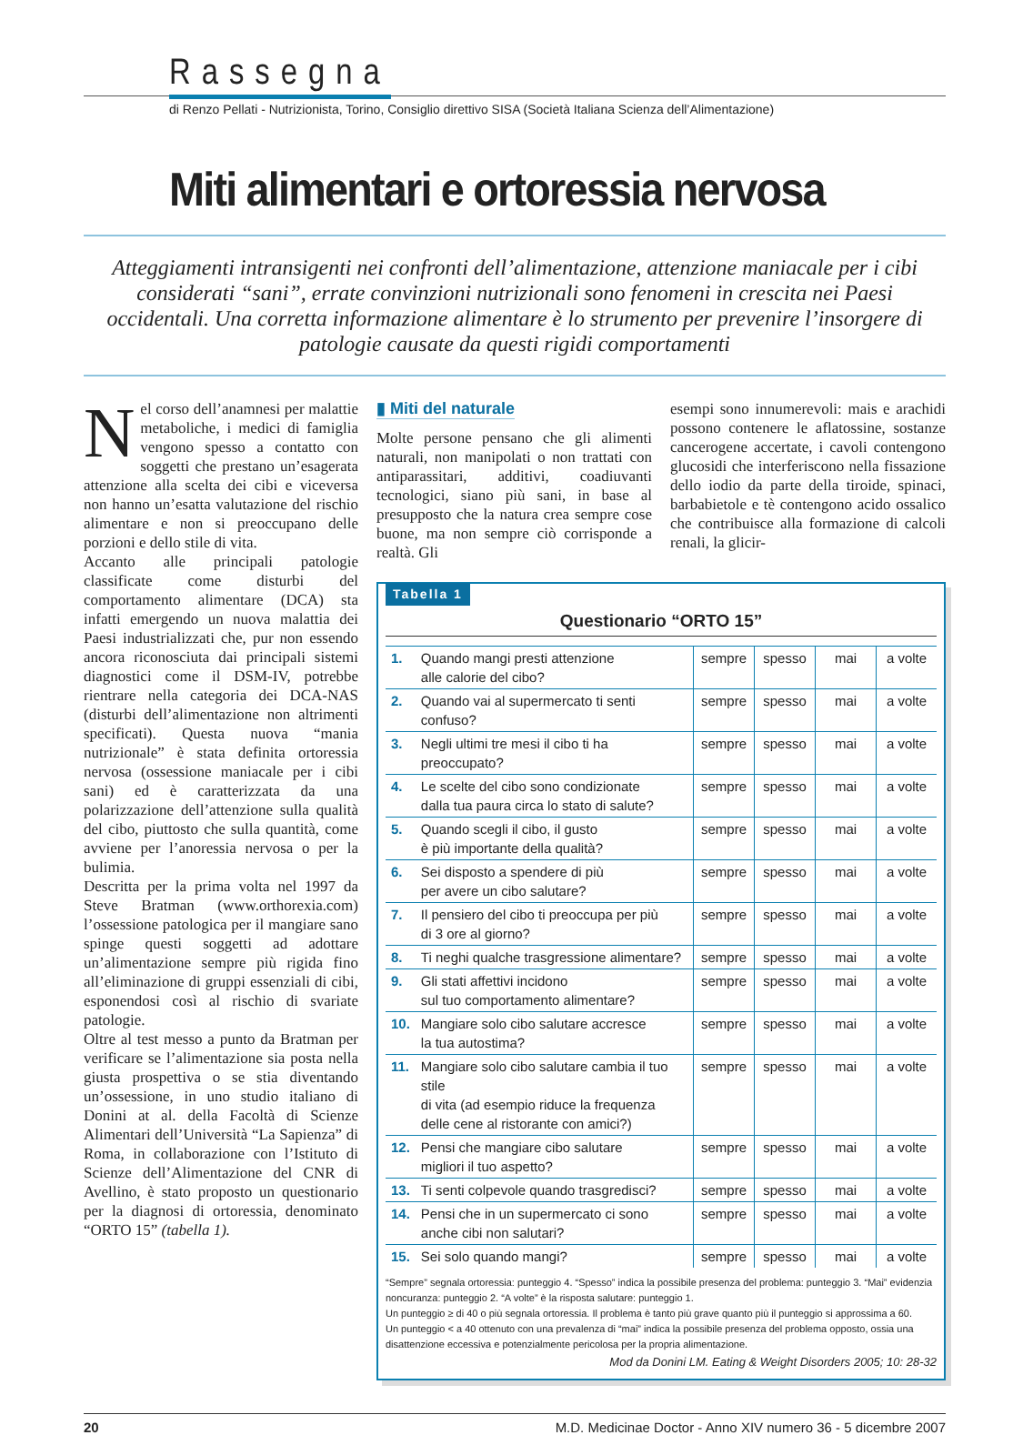Rassegna
di Renzo Pellati - Nutrizionista, Torino, Consiglio direttivo SISA (Società Italiana Scienza dell’Alimentazione)
Miti alimentari e ortoressia nervosa
Atteggiamenti intransigenti nei confronti dell’alimentazione, attenzione maniacale per i cibi considerati “sani”, errate convinzioni nutrizionali sono fenomeni in crescita nei Paesi occidentali. Una corretta informazione alimentare è lo strumento per prevenire l’insorgere di patologie causate da questi rigidi comportamenti
Nel corso dell’anamnesi per malattie metaboliche, i medici di famiglia vengono spesso a contatto con soggetti che prestano un’esagerata attenzione alla scelta dei cibi e viceversa non hanno un’esatta valutazione del rischio alimentare e non si preoccupano delle porzioni e dello stile di vita.
Accanto alle principali patologie classificate come disturbi del comportamento alimentare (DCA) sta infatti emergendo un nuova malattia dei Paesi industrializzati che, pur non essendo ancora riconosciuta dai principali sistemi diagnostici come il DSM-IV, potrebbe rientrare nella categoria dei DCA-NAS (disturbi dell’alimentazione non altrimenti specificati). Questa nuova “mania nutrizionale” è stata definita ortoressia nervosa (ossessione maniacale per i cibi sani) ed è caratterizzata da una polarizzazione dell’attenzione sulla qualità del cibo, piuttosto che sulla quantità, come avviene per l’anoressia nervosa o per la bulimia.
Descritta per la prima volta nel 1997 da Steve Bratman (www.orthorexia.com) l’ossessione patologica per il mangiare sano spinge questi soggetti ad adottare un’alimentazione sempre più rigida fino all’eliminazione di gruppi essenziali di cibi, esponendosi così al rischio di svariate patologie.
Oltre al test messo a punto da Bratman per verificare se l’alimentazione sia posta nella giusta prospettiva o se stia diventando un’ossessione, in uno studio italiano di Donini at al. della Facoltà di Scienze Alimentari dell’Università “La Sapienza” di Roma, in collaborazione con l’Istituto di Scienze dell’Alimentazione del CNR di Avellino, è stato proposto un questionario per la diagnosi di ortoressia, denominato “ORTO 15” (tabella 1).
▮ Miti del naturale
Molte persone pensano che gli alimenti naturali, non manipolati o non trattati con antiparassitari, additivi, coadiuvanti tecnologici, siano più sani, in base al presupposto che la natura crea sempre cose buone, ma non sempre ciò corrisponde a realtà. Gli
esempi sono innumerevoli: mais e arachidi possono contenere le aflatossine, sostanze cancerogene accertate, i cavoli contengono glucosidi che interferiscono nella fissazione dello iodio da parte della tiroide, spinaci, barbabietole e tè contengono acido ossalico che contribuisce alla formazione di calcoli renali, la glicir-
Tabella 1
Questionario “ORTO 15”
| 1. | Quando mangi presti attenzione alle calorie del cibo? | sempre | spesso | mai | a volte |
| 2. | Quando vai al supermercato ti senti confuso? | sempre | spesso | mai | a volte |
| 3. | Negli ultimi tre mesi il cibo ti ha preoccupato? | sempre | spesso | mai | a volte |
| 4. | Le scelte del cibo sono condizionate dalla tua paura circa lo stato di salute? | sempre | spesso | mai | a volte |
| 5. | Quando scegli il cibo, il gusto è più importante della qualità? | sempre | spesso | mai | a volte |
| 6. | Sei disposto a spendere di più per avere un cibo salutare? | sempre | spesso | mai | a volte |
| 7. | Il pensiero del cibo ti preoccupa per più di 3 ore al giorno? | sempre | spesso | mai | a volte |
| 8. | Ti neghi qualche trasgressione alimentare? | sempre | spesso | mai | a volte |
| 9. | Gli stati affettivi incidono sul tuo comportamento alimentare? | sempre | spesso | mai | a volte |
| 10. | Mangiare solo cibo salutare accresce la tua autostima? | sempre | spesso | mai | a volte |
| 11. | Mangiare solo cibo salutare cambia il tuo stile di vita (ad esempio riduce la frequenza delle cene al ristorante con amici?) | sempre | spesso | mai | a volte |
| 12. | Pensi che mangiare cibo salutare migliori il tuo aspetto? | sempre | spesso | mai | a volte |
| 13. | Ti senti colpevole quando trasgredisci? | sempre | spesso | mai | a volte |
| 14. | Pensi che in un supermercato ci sono anche cibi non salutari? | sempre | spesso | mai | a volte |
| 15. | Sei solo quando mangi? | sempre | spesso | mai | a volte |
“Sempre” segnala ortoressia: punteggio 4. “Spesso” indica la possibile presenza del problema: punteggio 3. “Mai” evidenzia noncuranza: punteggio 2. “A volte” è la risposta salutare: punteggio 1.
Un punteggio ≥ di 40 o più segnala ortoressia. Il problema è tanto più grave quanto più il punteggio si approssima a 60.
Un punteggio < a 40 ottenuto con una prevalenza di “mai” indica la possibile presenza del problema opposto, ossia una disattenzione eccessiva e potenzialmente pericolosa per la propria alimentazione.
Mod da Donini LM. Eating & Weight Disorders 2005; 10: 28-32
20 M.D. Medicinae Doctor - Anno XIV numero 36 - 5 dicembre 2007